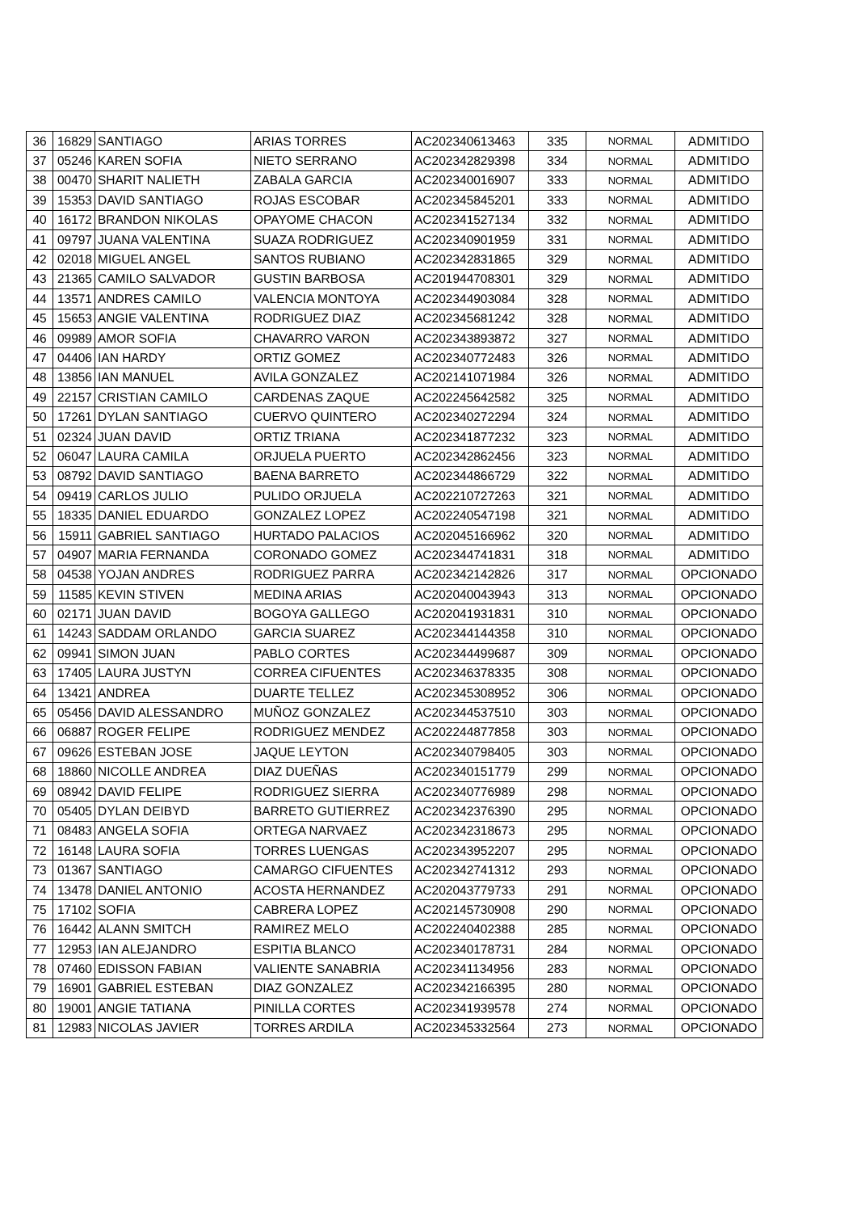| 36 | 16829 | SANTIAGO | ARIAS TORRES | AC202340613463 | 335 | NORMAL | ADMITIDO |
| 37 | 05246 | KAREN SOFIA | NIETO SERRANO | AC202342829398 | 334 | NORMAL | ADMITIDO |
| 38 | 00470 | SHARIT NALIETH | ZABALA GARCIA | AC202340016907 | 333 | NORMAL | ADMITIDO |
| 39 | 15353 | DAVID SANTIAGO | ROJAS ESCOBAR | AC202345845201 | 333 | NORMAL | ADMITIDO |
| 40 | 16172 | BRANDON NIKOLAS | OPAYOME CHACON | AC202341527134 | 332 | NORMAL | ADMITIDO |
| 41 | 09797 | JUANA VALENTINA | SUAZA RODRIGUEZ | AC202340901959 | 331 | NORMAL | ADMITIDO |
| 42 | 02018 | MIGUEL ANGEL | SANTOS RUBIANO | AC202342831865 | 329 | NORMAL | ADMITIDO |
| 43 | 21365 | CAMILO SALVADOR | GUSTIN BARBOSA | AC201944708301 | 329 | NORMAL | ADMITIDO |
| 44 | 13571 | ANDRES CAMILO | VALENCIA MONTOYA | AC202344903084 | 328 | NORMAL | ADMITIDO |
| 45 | 15653 | ANGIE VALENTINA | RODRIGUEZ DIAZ | AC202345681242 | 328 | NORMAL | ADMITIDO |
| 46 | 09989 | AMOR SOFIA | CHAVARRO VARON | AC202343893872 | 327 | NORMAL | ADMITIDO |
| 47 | 04406 | IAN HARDY | ORTIZ GOMEZ | AC202340772483 | 326 | NORMAL | ADMITIDO |
| 48 | 13856 | IAN MANUEL | AVILA GONZALEZ | AC202141071984 | 326 | NORMAL | ADMITIDO |
| 49 | 22157 | CRISTIAN CAMILO | CARDENAS ZAQUE | AC202245642582 | 325 | NORMAL | ADMITIDO |
| 50 | 17261 | DYLAN SANTIAGO | CUERVO QUINTERO | AC202340272294 | 324 | NORMAL | ADMITIDO |
| 51 | 02324 | JUAN DAVID | ORTIZ TRIANA | AC202341877232 | 323 | NORMAL | ADMITIDO |
| 52 | 06047 | LAURA CAMILA | ORJUELA PUERTO | AC202342862456 | 323 | NORMAL | ADMITIDO |
| 53 | 08792 | DAVID SANTIAGO | BAENA BARRETO | AC202344866729 | 322 | NORMAL | ADMITIDO |
| 54 | 09419 | CARLOS JULIO | PULIDO ORJUELA | AC202210727263 | 321 | NORMAL | ADMITIDO |
| 55 | 18335 | DANIEL EDUARDO | GONZALEZ LOPEZ | AC202240547198 | 321 | NORMAL | ADMITIDO |
| 56 | 15911 | GABRIEL SANTIAGO | HURTADO PALACIOS | AC202045166962 | 320 | NORMAL | ADMITIDO |
| 57 | 04907 | MARIA FERNANDA | CORONADO GOMEZ | AC202344741831 | 318 | NORMAL | ADMITIDO |
| 58 | 04538 | YOJAN ANDRES | RODRIGUEZ PARRA | AC202342142826 | 317 | NORMAL | OPCIONADO |
| 59 | 11585 | KEVIN STIVEN | MEDINA ARIAS | AC202040043943 | 313 | NORMAL | OPCIONADO |
| 60 | 02171 | JUAN DAVID | BOGOYA GALLEGO | AC202041931831 | 310 | NORMAL | OPCIONADO |
| 61 | 14243 | SADDAM ORLANDO | GARCIA SUAREZ | AC202344144358 | 310 | NORMAL | OPCIONADO |
| 62 | 09941 | SIMON JUAN | PABLO CORTES | AC202344499687 | 309 | NORMAL | OPCIONADO |
| 63 | 17405 | LAURA JUSTYN | CORREA CIFUENTES | AC202346378335 | 308 | NORMAL | OPCIONADO |
| 64 | 13421 | ANDREA | DUARTE TELLEZ | AC202345308952 | 306 | NORMAL | OPCIONADO |
| 65 | 05456 | DAVID ALESSANDRO | MUÑOZ GONZALEZ | AC202344537510 | 303 | NORMAL | OPCIONADO |
| 66 | 06887 | ROGER FELIPE | RODRIGUEZ MENDEZ | AC202244877858 | 303 | NORMAL | OPCIONADO |
| 67 | 09626 | ESTEBAN JOSE | JAQUE LEYTON | AC202340798405 | 303 | NORMAL | OPCIONADO |
| 68 | 18860 | NICOLLE ANDREA | DIAZ DUEÑAS | AC202340151779 | 299 | NORMAL | OPCIONADO |
| 69 | 08942 | DAVID FELIPE | RODRIGUEZ SIERRA | AC202340776989 | 298 | NORMAL | OPCIONADO |
| 70 | 05405 | DYLAN DEIBYD | BARRETO GUTIERREZ | AC202342376390 | 295 | NORMAL | OPCIONADO |
| 71 | 08483 | ANGELA SOFIA | ORTEGA NARVAEZ | AC202342318673 | 295 | NORMAL | OPCIONADO |
| 72 | 16148 | LAURA SOFIA | TORRES LUENGAS | AC202343952207 | 295 | NORMAL | OPCIONADO |
| 73 | 01367 | SANTIAGO | CAMARGO CIFUENTES | AC202342741312 | 293 | NORMAL | OPCIONADO |
| 74 | 13478 | DANIEL ANTONIO | ACOSTA HERNANDEZ | AC202043779733 | 291 | NORMAL | OPCIONADO |
| 75 | 17102 | SOFIA | CABRERA LOPEZ | AC202145730908 | 290 | NORMAL | OPCIONADO |
| 76 | 16442 | ALANN SMITCH | RAMIREZ MELO | AC202240402388 | 285 | NORMAL | OPCIONADO |
| 77 | 12953 | IAN ALEJANDRO | ESPITIA BLANCO | AC202340178731 | 284 | NORMAL | OPCIONADO |
| 78 | 07460 | EDISSON FABIAN | VALIENTE SANABRIA | AC202341134956 | 283 | NORMAL | OPCIONADO |
| 79 | 16901 | GABRIEL ESTEBAN | DIAZ GONZALEZ | AC202342166395 | 280 | NORMAL | OPCIONADO |
| 80 | 19001 | ANGIE TATIANA | PINILLA CORTES | AC202341939578 | 274 | NORMAL | OPCIONADO |
| 81 | 12983 | NICOLAS JAVIER | TORRES ARDILA | AC202345332564 | 273 | NORMAL | OPCIONADO |